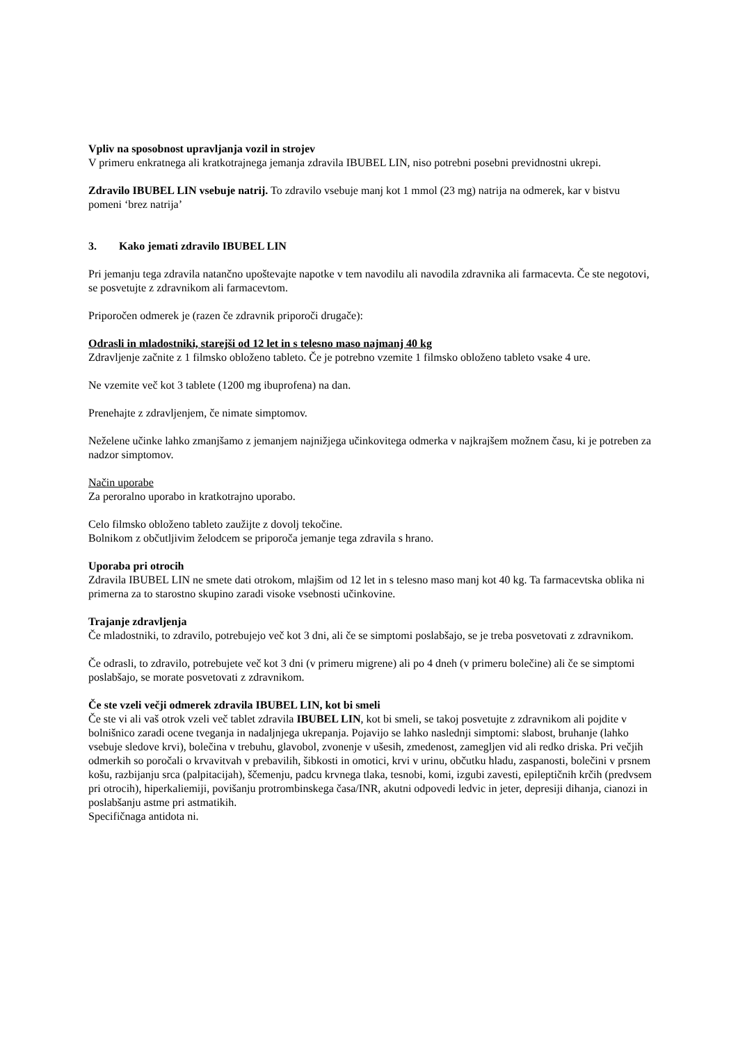Vpliv na sposobnost upravljanja vozil in strojev
V primeru enkratnega ali kratkotrajnega jemanja zdravila IBUBEL LIN, niso potrebni posebni previdnostni ukrepi.
Zdravilo IBUBEL LIN vsebuje natrij. To zdravilo vsebuje manj kot 1 mmol (23 mg) natrija na odmerek, kar v bistvu pomeni ‘brez natrija’
3. Kako jemati zdravilo IBUBEL LIN
Pri jemanju tega zdravila natančno upoštevajte napotke v tem navodilu ali navodila zdravnika ali farmacevta. Če ste negotovi, se posvetujte z zdravnikom ali farmacevtom.
Priporočen odmerek je (razen če zdravnik priporoči drugače):
Odrasli in mladostniki, starejši od 12 let in s telesno maso najmanj 40 kg
Zdravljenje začnite z 1 filmsko obloženo tableto. Če je potrebno vzemite 1 filmsko obloženo tableto vsake 4 ure.
Ne vzemite več kot 3 tablete (1200 mg ibuprofena) na dan.
Prenehajte z zdravljenjem, če nimate simptomov.
Neželene učinke lahko zmanjšamo z jemanjem najnižjega učinkovitega odmerka v najkrajšem možnem času, ki je potreben za nadzor simptomov.
Način uporabe
Za peroralno uporabo in kratkotrajno uporabo.
Celo filmsko obloženo tableto zaužijte z dovolj tekočine.
Bolnikom z občutljivim želodcem se priporoča jemanje tega zdravila s hrano.
Uporaba pri otrocih
Zdravila IBUBEL LIN ne smete dati otrokom, mlajšim od 12 let in s telesno maso manj kot 40 kg. Ta farmacevtska oblika ni primerna za to starostno skupino zaradi visoke vsebnosti učinkovine.
Trajanje zdravljenja
Če mladostniki, to zdravilo, potrebujejo več kot 3 dni, ali če se simptomi poslabšajo, se je treba posvetovati z zdravnikom.
Če odrasli, to zdravilo, potrebujete več kot 3 dni (v primeru migrene) ali po 4 dneh (v primeru bolečine) ali če se simptomi poslabšajo, se morate posvetovati z zdravnikom.
Če ste vzeli večji odmerek zdravila IBUBEL LIN, kot bi smeli
Če ste vi ali vaš otrok vzeli več tablet zdravila IBUBEL LIN, kot bi smeli, se takoj posvetujte z zdravnikom ali pojdite v bolnišnico zaradi ocene tveganja in nadaljnjega ukrepanja. Pojavijo se lahko naslednji simptomi: slabost, bruhanje (lahko vsebuje sledove krvi), bolečina v trebuhu, glavobol, zvonenje v ušesih, zmedenost, zamegljen vid ali redko driska. Pri večjih odmerkih so poročali o krvavitvah v prebavilih, šibkosti in omotici, krvi v urinu, občutku hladu, zaspanosti, bolečini v prsnem košu, razbijanju srca (palpitacijah), ščemenju, padcu krvnega tlaka, tesnobi, komi, izgubi zavesti, epileptičnih krčih (predvsem pri otrocih), hiperkaliemiji, povišanju protrombinskega časa/INR, akutni odpovedi ledvic in jeter, depresiji dihanja, cianozi in poslabšanju astme pri astmatikih.
Specifičnaga antidota ni.